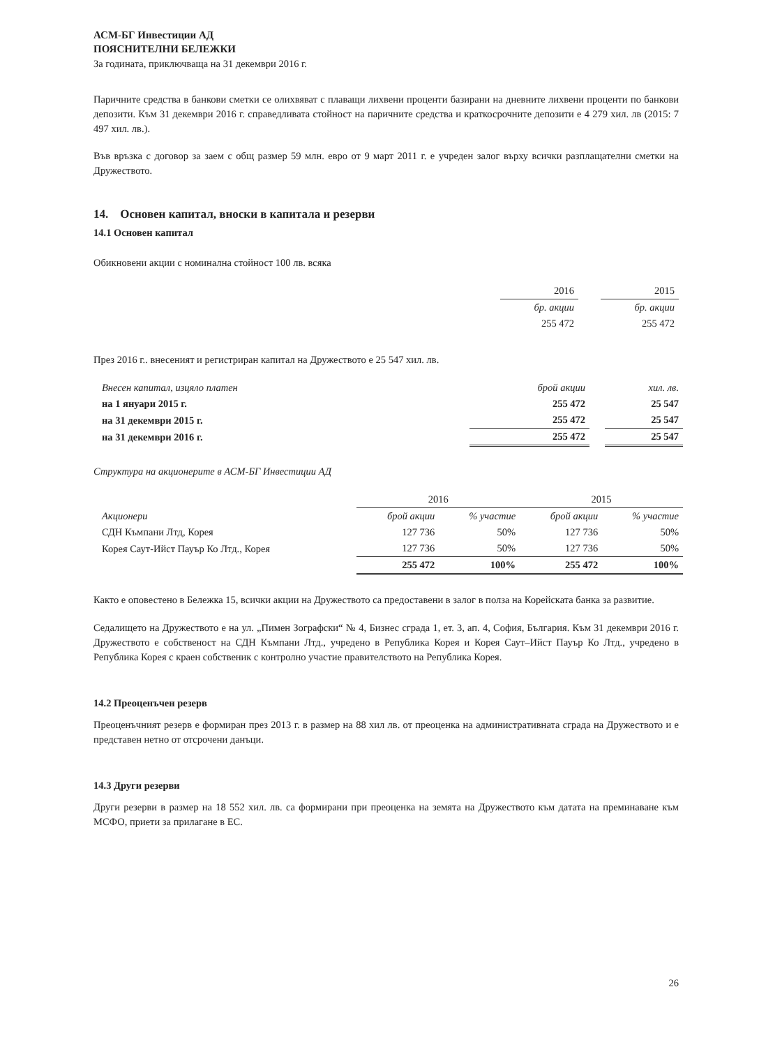АСМ-БГ Инвестиции АД
ПОЯСНИТЕЛНИ БЕЛЕЖКИ
За годината, приключваща на 31 декември 2016 г.
Паричните средства в банкови сметки се олихвяват с плаващи лихвени проценти базирани на дневните лихвени проценти по банкови депозити. Към 31 декември 2016 г. справедливата стойност на паричните средства и краткосрочните депозити е 4 279 хил. лв (2015: 7 497 хил. лв.).
Във връзка с договор за заем с общ размер 59 млн. евро от 9 март 2011 г. е учреден залог върху всички разплащателни сметки на Дружеството.
14. Основен капитал, вноски в капитала и резерви
14.1 Основен капитал
Обикновени акции с номинална стойност 100 лв. всяка
| | 2016 | | 2015 |
| | бр. акции | | бр. акции |
| | 255 472 | | 255 472 |
През 2016 г.. внесеният и регистриран капитал на Дружеството е 25 547 хил. лв.
| Внесен капитал, изцяло платен | брой акции | | хил. лв. |
| на 1 януари 2015 г. | 255 472 | | 25 547 |
| на 31 декември 2015 г. | 255 472 | | 25 547 |
| на 31 декември 2016 г. | 255 472 | | 25 547 |
Структура на акционерите в АСМ-БГ Инвестиции АД
| | 2016 | | 2015 | |
| Акционери | брой акции | % участие | брой акции | % участие |
| СДН Къмпани Лтд, Корея | 127 736 | 50% | 127 736 | 50% |
| Корея Саут-Ийст Пауър Ко Лтд., Корея | 127 736 | 50% | 127 736 | 50% |
| | 255 472 | 100% | 255 472 | 100% |
Както е оповестено в Бележка 15, всички акции на Дружеството са предоставени в залог в полза на Корейската банка за развитие.
Седалището на Дружеството е на ул. „Пимен Зографски“ № 4, Бизнес сграда 1, ет. 3, ап. 4, София, България. Към 31 декември 2016 г. Дружеството е собственост на СДН Къмпани Лтд., учредено в Република Корея и Корея Саут–Ийст Пауър Ко Лтд., учредено в Република Корея с краен собственик с контролно участие правителството на Република Корея.
14.2 Преоценъчен резерв
Преоценъчният резерв е формиран през 2013 г. в размер на 88 хил лв. от преоценка на административната сграда на Дружеството и е представен нетно от отсрочени данъци.
14.3 Други резерви
Други резерви в размер на 18 552 хил. лв. са формирани при преоценка на земята на Дружеството към датата на преминаване към МСФО, приети за прилагане в ЕС.
26